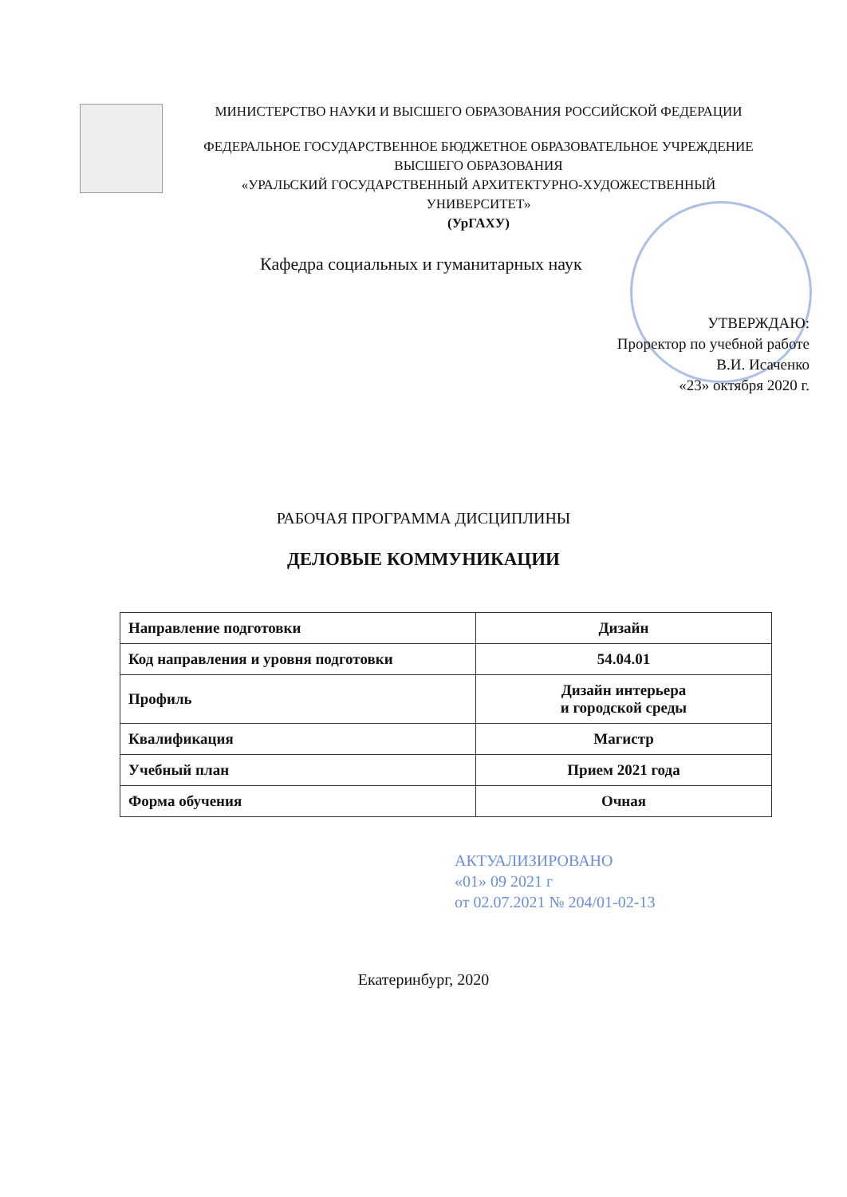МИНИСТЕРСТВО НАУКИ И ВЫСШЕГО ОБРАЗОВАНИЯ РОССИЙСКОЙ ФЕДЕРАЦИИ
ФЕДЕРАЛЬНОЕ ГОСУДАРСТВЕННОЕ БЮДЖЕТНОЕ ОБРАЗОВАТЕЛЬНОЕ УЧРЕЖДЕНИЕ
ВЫСШЕГО ОБРАЗОВАНИЯ
«УРАЛЬСКИЙ ГОСУДАРСТВЕННЫЙ АРХИТЕКТУРНО-ХУДОЖЕСТВЕННЫЙ
УНИВЕРСИТЕТ»
(УрГАХУ)
Кафедра социальных и гуманитарных наук
УТВЕРЖДАЮ:
Проректор по учебной работе
В.И. Исаченко
«23» октября 2020 г.
РАБОЧАЯ ПРОГРАММА ДИСЦИПЛИНЫ
ДЕЛОВЫЕ КОММУНИКАЦИИ
| Направление подготовки | Дизайн |
| Код направления и уровня подготовки | 54.04.01 |
| Профиль | Дизайн интерьера и городской среды |
| Квалификация | Магистр |
| Учебный план | Прием 2021 года |
| Форма обучения | Очная |
АКТУАЛИЗИРОВАНО
«01» 09 2021 г
от 02.07.2021 № 204/01-02-13
Екатеринбург, 2020